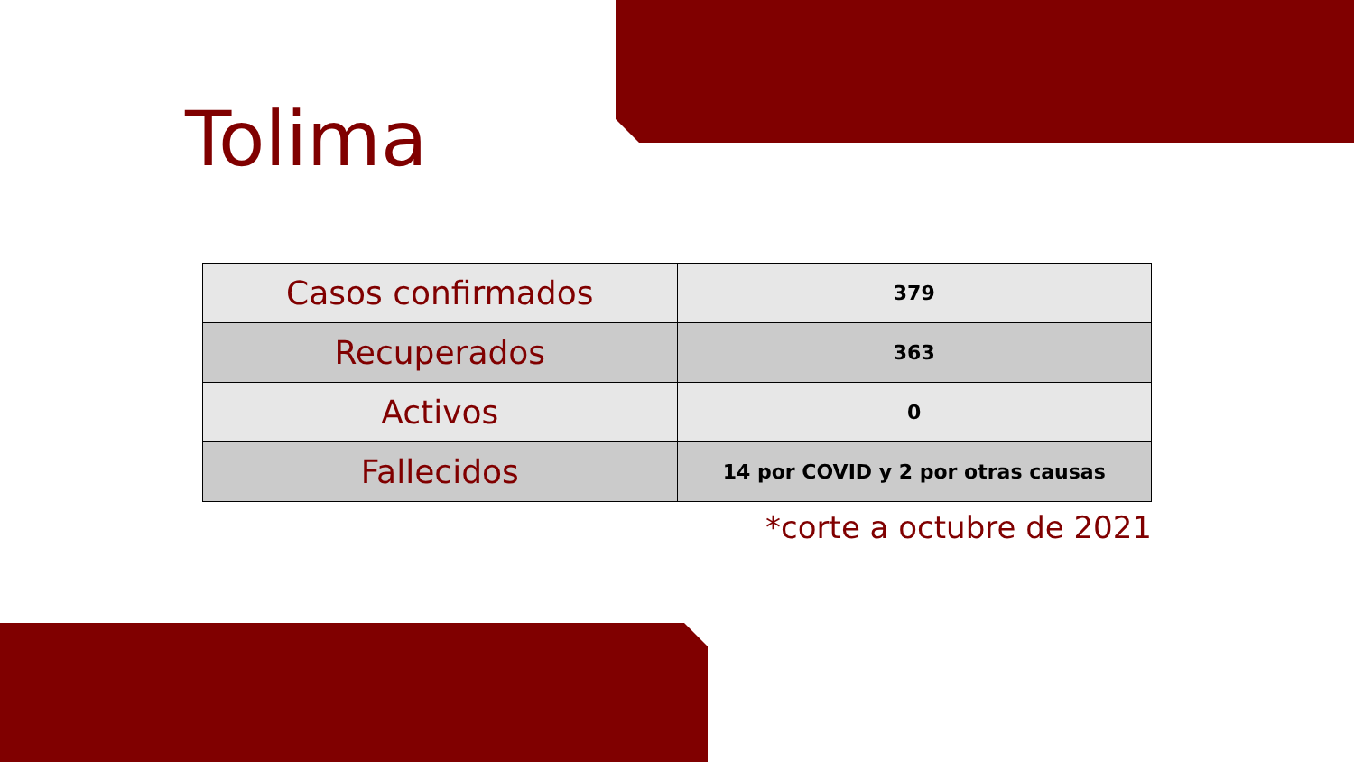Tolima
| Casos confirmados | 379 |
| Recuperados | 363 |
| Activos | 0 |
| Fallecidos | 14 por COVID y 2 por otras causas |
*corte a octubre de 2021